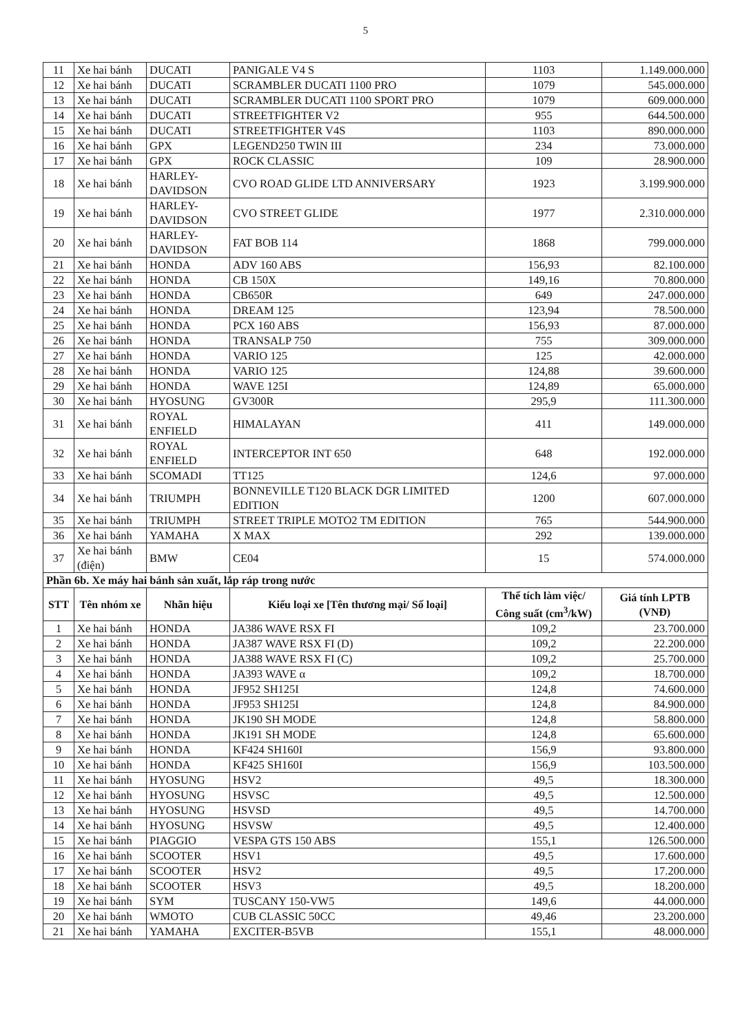5
| 11 | Xe hai bánh | DUCATI | PANIGALE V4 S | 1103 | 1.149.000.000 |
| 12 | Xe hai bánh | DUCATI | SCRAMBLER DUCATI 1100 PRO | 1079 | 545.000.000 |
| 13 | Xe hai bánh | DUCATI | SCRAMBLER DUCATI 1100 SPORT PRO | 1079 | 609.000.000 |
| 14 | Xe hai bánh | DUCATI | STREETFIGHTER V2 | 955 | 644.500.000 |
| 15 | Xe hai bánh | DUCATI | STREETFIGHTER V4S | 1103 | 890.000.000 |
| 16 | Xe hai bánh | GPX | LEGEND250 TWIN III | 234 | 73.000.000 |
| 17 | Xe hai bánh | GPX | ROCK CLASSIC | 109 | 28.900.000 |
| 18 | Xe hai bánh | HARLEY-DAVIDSON | CVO ROAD GLIDE LTD ANNIVERSARY | 1923 | 3.199.900.000 |
| 19 | Xe hai bánh | HARLEY-DAVIDSON | CVO STREET GLIDE | 1977 | 2.310.000.000 |
| 20 | Xe hai bánh | HARLEY-DAVIDSON | FAT BOB 114 | 1868 | 799.000.000 |
| 21 | Xe hai bánh | HONDA | ADV 160 ABS | 156,93 | 82.100.000 |
| 22 | Xe hai bánh | HONDA | CB 150X | 149,16 | 70.800.000 |
| 23 | Xe hai bánh | HONDA | CB650R | 649 | 247.000.000 |
| 24 | Xe hai bánh | HONDA | DREAM 125 | 123,94 | 78.500.000 |
| 25 | Xe hai bánh | HONDA | PCX 160 ABS | 156,93 | 87.000.000 |
| 26 | Xe hai bánh | HONDA | TRANSALP 750 | 755 | 309.000.000 |
| 27 | Xe hai bánh | HONDA | VARIO 125 | 125 | 42.000.000 |
| 28 | Xe hai bánh | HONDA | VARIO 125 | 124,88 | 39.600.000 |
| 29 | Xe hai bánh | HONDA | WAVE 125I | 124,89 | 65.000.000 |
| 30 | Xe hai bánh | HYOSUNG | GV300R | 295,9 | 111.300.000 |
| 31 | Xe hai bánh | ROYAL ENFIELD | HIMALAYAN | 411 | 149.000.000 |
| 32 | Xe hai bánh | ROYAL ENFIELD | INTERCEPTOR INT 650 | 648 | 192.000.000 |
| 33 | Xe hai bánh | SCOMADI | TT125 | 124,6 | 97.000.000 |
| 34 | Xe hai bánh | TRIUMPH | BONNEVILLE T120 BLACK DGR LIMITED EDITION | 1200 | 607.000.000 |
| 35 | Xe hai bánh | TRIUMPH | STREET TRIPLE MOTO2 TM EDITION | 765 | 544.900.000 |
| 36 | Xe hai bánh | YAMAHA | X MAX | 292 | 139.000.000 |
| 37 | Xe hai bánh (điện) | BMW | CE04 | 15 | 574.000.000 |
| Phần 6b. Xe máy hai bánh sản xuất, lắp ráp trong nước | | | | | |
| STT | Tên nhóm xe | Nhãn hiệu | Kiểu loại xe [Tên thương mại/ Số loại] | Thể tích làm việc/ Công suất (cm<sup>3</sup>/kW) | Giá tính LPTB (VNĐ) |
| 1 | Xe hai bánh | HONDA | JA386 WAVE RSX FI | 109,2 | 23.700.000 |
| 2 | Xe hai bánh | HONDA | JA387 WAVE RSX FI (D) | 109,2 | 22.200.000 |
| 3 | Xe hai bánh | HONDA | JA388 WAVE RSX FI (C) | 109,2 | 25.700.000 |
| 4 | Xe hai bánh | HONDA | JA393 WAVE α | 109,2 | 18.700.000 |
| 5 | Xe hai bánh | HONDA | JF952 SH125I | 124,8 | 74.600.000 |
| 6 | Xe hai bánh | HONDA | JF953 SH125I | 124,8 | 84.900.000 |
| 7 | Xe hai bánh | HONDA | JK190 SH MODE | 124,8 | 58.800.000 |
| 8 | Xe hai bánh | HONDA | JK191 SH MODE | 124,8 | 65.600.000 |
| 9 | Xe hai bánh | HONDA | KF424 SH160I | 156,9 | 93.800.000 |
| 10 | Xe hai bánh | HONDA | KF425 SH160I | 156,9 | 103.500.000 |
| 11 | Xe hai bánh | HYOSUNG | HSV2 | 49,5 | 18.300.000 |
| 12 | Xe hai bánh | HYOSUNG | HSVSC | 49,5 | 12.500.000 |
| 13 | Xe hai bánh | HYOSUNG | HSVSD | 49,5 | 14.700.000 |
| 14 | Xe hai bánh | HYOSUNG | HSVSW | 49,5 | 12.400.000 |
| 15 | Xe hai bánh | PIAGGIO | VESPA GTS 150 ABS | 155,1 | 126.500.000 |
| 16 | Xe hai bánh | SCOOTER | HSV1 | 49,5 | 17.600.000 |
| 17 | Xe hai bánh | SCOOTER | HSV2 | 49,5 | 17.200.000 |
| 18 | Xe hai bánh | SCOOTER | HSV3 | 49,5 | 18.200.000 |
| 19 | Xe hai bánh | SYM | TUSCANY 150-VW5 | 149,6 | 44.000.000 |
| 20 | Xe hai bánh | WMOTO | CUB CLASSIC 50CC | 49,46 | 23.200.000 |
| 21 | Xe hai bánh | YAMAHA | EXCITER-B5VB | 155,1 | 48.000.000 |